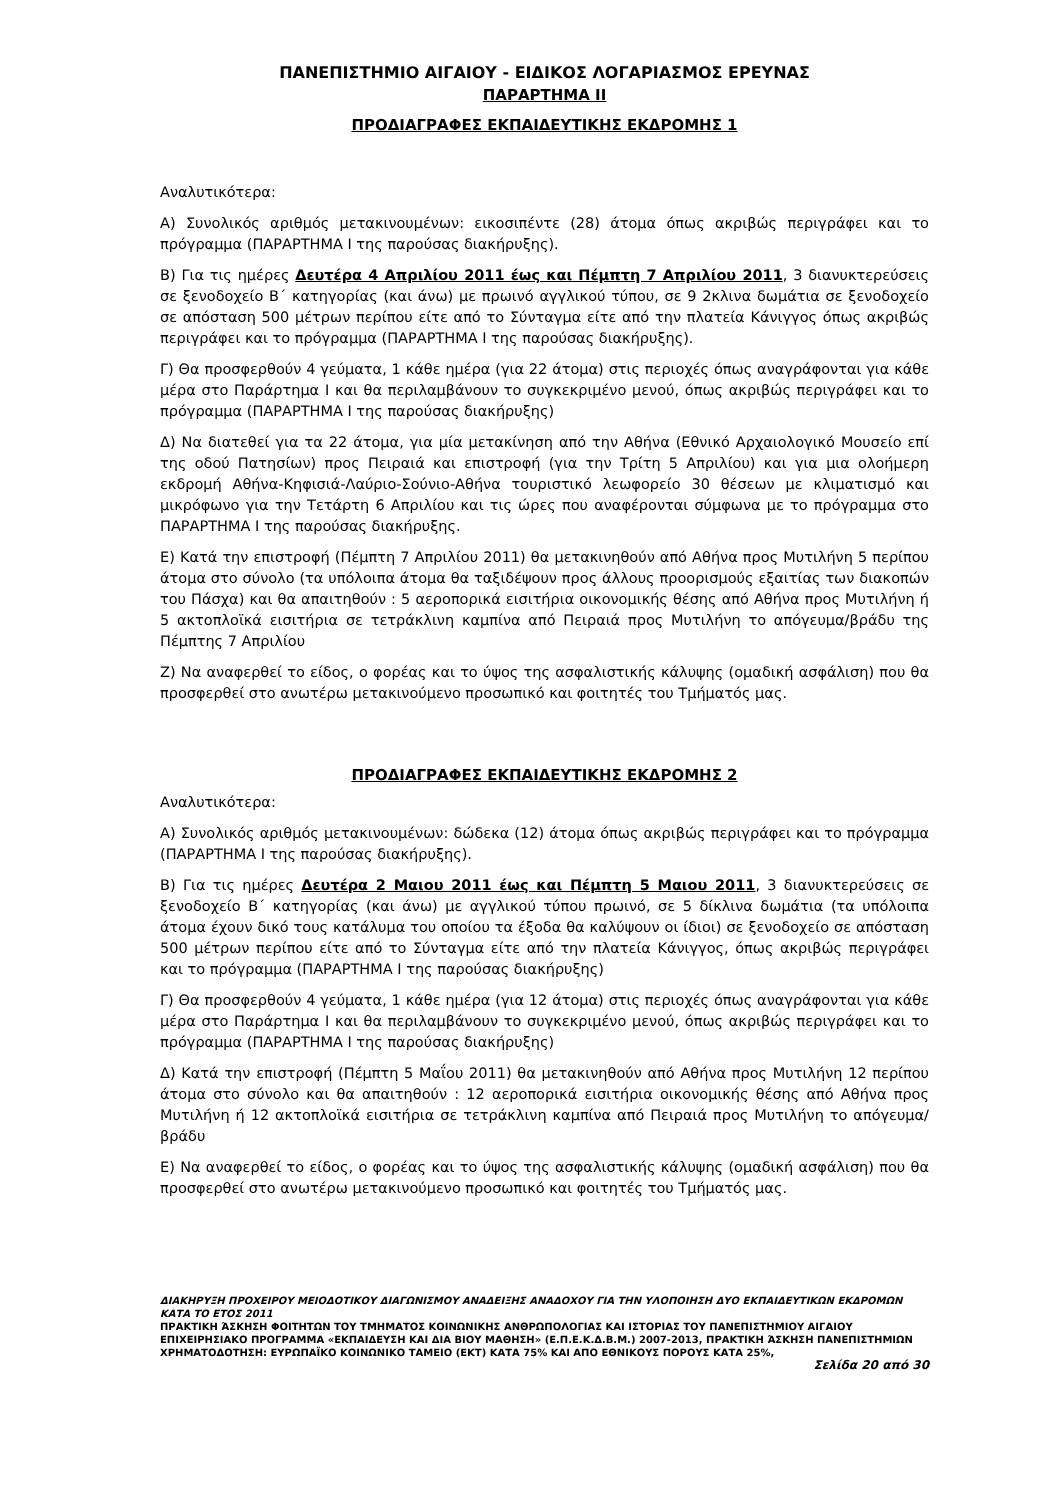ΠΑΝΕΠΙΣΤΗΜΙΟ ΑΙΓΑΙΟΥ - ΕΙΔΙΚΟΣ ΛΟΓΑΡΙΑΣΜΟΣ ΕΡΕΥΝΑΣ
ΠΑΡΑΡΤΗΜΑ ΙΙ
ΠΡΟΔΙΑΓΡΑΦΕΣ ΕΚΠΑΙΔΕΥΤΙΚΗΣ ΕΚΔΡΟΜΗΣ 1
Αναλυτικότερα:
Α) Συνολικός αριθμός μετακινουμένων: εικοσιπέντε (28) άτομα όπως ακριβώς περιγράφει και το πρόγραμμα (ΠΑΡΑΡΤΗΜΑ Ι της παρούσας διακήρυξης).
Β) Για τις ημέρες Δευτέρα 4 Απριλίου 2011 έως και Πέμπτη 7 Απριλίου 2011, 3 διανυκτερεύσεις σε ξενοδοχείο Β΄ κατηγορίας (και άνω) με πρωινό αγγλικού τύπου, σε 9 2κλινα δωμάτια σε ξενοδοχείο σε απόσταση 500 μέτρων περίπου είτε από το Σύνταγμα είτε από την πλατεία Κάνιγγος όπως ακριβώς περιγράφει και το πρόγραμμα (ΠΑΡΑΡΤΗΜΑ Ι της παρούσας διακήρυξης).
Γ) Θα προσφερθούν 4 γεύματα, 1 κάθε ημέρα (για 22 άτομα) στις περιοχές όπως αναγράφονται για κάθε μέρα στο Παράρτημα Ι και θα περιλαμβάνουν το συγκεκριμένο μενού, όπως ακριβώς περιγράφει και το πρόγραμμα (ΠΑΡΑΡΤΗΜΑ Ι της παρούσας διακήρυξης)
Δ) Να διατεθεί για τα 22 άτομα, για μία μετακίνηση από την Αθήνα (Εθνικό Αρχαιολογικό Μουσείο επί της οδού Πατησίων) προς Πειραιά και επιστροφή (για την Τρίτη 5 Απριλίου) και για μια ολοήμερη εκδρομή Αθήνα-Κηφισιά-Λαύριο-Σούνιο-Αθήνα τουριστικό λεωφορείο 30 θέσεων με κλιματισμό και μικρόφωνο για την Τετάρτη 6 Απριλίου και τις ώρες που αναφέρονται σύμφωνα με το πρόγραμμα στο ΠΑΡΑΡΤΗΜΑ Ι της παρούσας διακήρυξης.
Ε) Κατά την επιστροφή (Πέμπτη 7 Απριλίου 2011) θα μετακινηθούν από Αθήνα προς Μυτιλήνη 5 περίπου άτομα στο σύνολο (τα υπόλοιπα άτομα θα ταξιδέψουν προς άλλους προορισμούς εξαιτίας των διακοπών του Πάσχα) και θα απαιτηθούν : 5 αεροπορικά εισιτήρια οικονομικής θέσης από Αθήνα προς Μυτιλήνη ή 5 ακτοπλοϊκά εισιτήρια σε τετράκλινη καμπίνα από Πειραιά προς Μυτιλήνη το απόγευμα/βράδυ της Πέμπτης 7 Απριλίου
Ζ) Να αναφερθεί το είδος, ο φορέας και το ύψος της ασφαλιστικής κάλυψης (ομαδική ασφάλιση) που θα προσφερθεί στο ανωτέρω μετακινούμενο προσωπικό και φοιτητές του Τμήματός μας.
ΠΡΟΔΙΑΓΡΑΦΕΣ ΕΚΠΑΙΔΕΥΤΙΚΗΣ ΕΚΔΡΟΜΗΣ 2
Αναλυτικότερα:
Α) Συνολικός αριθμός μετακινουμένων: δώδεκα (12) άτομα όπως ακριβώς περιγράφει και το πρόγραμμα (ΠΑΡΑΡΤΗΜΑ Ι της παρούσας διακήρυξης).
Β) Για τις ημέρες Δευτέρα 2 Μαιου 2011 έως και Πέμπτη 5 Μαιου 2011, 3 διανυκτερεύσεις σε ξενοδοχείο Β΄ κατηγορίας (και άνω) με αγγλικού τύπου πρωινό, σε 5 δίκλινα δωμάτια (τα υπόλοιπα άτομα έχουν δικό τους κατάλυμα του οποίου τα έξοδα θα καλύψουν οι ίδιοι) σε ξενοδοχείο σε απόσταση 500 μέτρων περίπου είτε από το Σύνταγμα είτε από την πλατεία Κάνιγγος, όπως ακριβώς περιγράφει και το πρόγραμμα (ΠΑΡΑΡΤΗΜΑ Ι της παρούσας διακήρυξης)
Γ) Θα προσφερθούν 4 γεύματα, 1 κάθε ημέρα (για 12 άτομα) στις περιοχές όπως αναγράφονται για κάθε μέρα στο Παράρτημα Ι και θα περιλαμβάνουν το συγκεκριμένο μενού, όπως ακριβώς περιγράφει και το πρόγραμμα (ΠΑΡΑΡΤΗΜΑ Ι της παρούσας διακήρυξης)
Δ) Κατά την επιστροφή (Πέμπτη 5 Μαΐου 2011) θα μετακινηθούν από Αθήνα προς Μυτιλήνη 12 περίπου άτομα στο σύνολο και θα απαιτηθούν : 12 αεροπορικά εισιτήρια οικονομικής θέσης από Αθήνα προς Μυτιλήνη ή 12 ακτοπλοϊκά εισιτήρια σε τετράκλινη καμπίνα από Πειραιά προς Μυτιλήνη το απόγευμα/βράδυ
Ε) Να αναφερθεί το είδος, ο φορέας και το ύψος της ασφαλιστικής κάλυψης (ομαδική ασφάλιση) που θα προσφερθεί στο ανωτέρω μετακινούμενο προσωπικό και φοιτητές του Τμήματός μας.
ΔΙΑΚΗΡΥΞΗ ΠΡΟΧΕΙΡΟΥ ΜΕΙΟΔΟΤΙΚΟΥ ΔΙΑΓΩΝΙΣΜΟΥ ΑΝΑΔΕΙΞΗΣ ΑΝΑΔΟΧΟΥ ΓΙΑ ΤΗΝ ΥΛΟΠΟΙΗΣΗ ΔΥΟ ΕΚΠΑΙΔΕΥΤΙΚΩΝ ΕΚΔΡΟΜΩΝ ΚΑΤΑ ΤΟ ΕΤΟΣ 2011
ΠΡΑΚΤΙΚΗ ΆΣΚΗΣΗ ΦΟΙΤΗΤΩΝ ΤΟΥ ΤΜΗΜΑΤΟΣ ΚΟΙΝΩΝΙΚΗΣ ΑΝΘΡΩΠΟΛΟΓΙΑΣ ΚΑΙ ΙΣΤΟΡΙΑΣ ΤΟΥ ΠΑΝΕΠΙΣΤΗΜΙΟΥ ΑΙΓΑΙΟΥ ΕΠΙΧΕΙΡΗΣΙΑΚΟ ΠΡΟΓΡΑΜΜΑ «ΕΚΠΑΙΔΕΥΣΗ ΚΑΙ ΔΙΑ ΒΙΟΥ ΜΑΘΗΣΗ» (Ε.Π.Ε.Κ.Δ.Β.Μ.) 2007-2013, ΠΡΑΚΤΙΚΗ ΆΣΚΗΣΗ ΠΑΝΕΠΙΣΤΗΜΙΩΝ
ΧΡΗΜΑΤΟΔΟΤΗΣΗ: ΕΥΡΩΠΑΪΚΟ ΚΟΙΝΩΝΙΚΟ ΤΑΜΕΙΟ (ΕΚΤ) ΚΑΤΑ 75% ΚΑΙ ΑΠΟ ΕΘΝΙΚΟΥΣ ΠΟΡΟΥΣ ΚΑΤΑ 25%,
Σελίδα 20 από 30